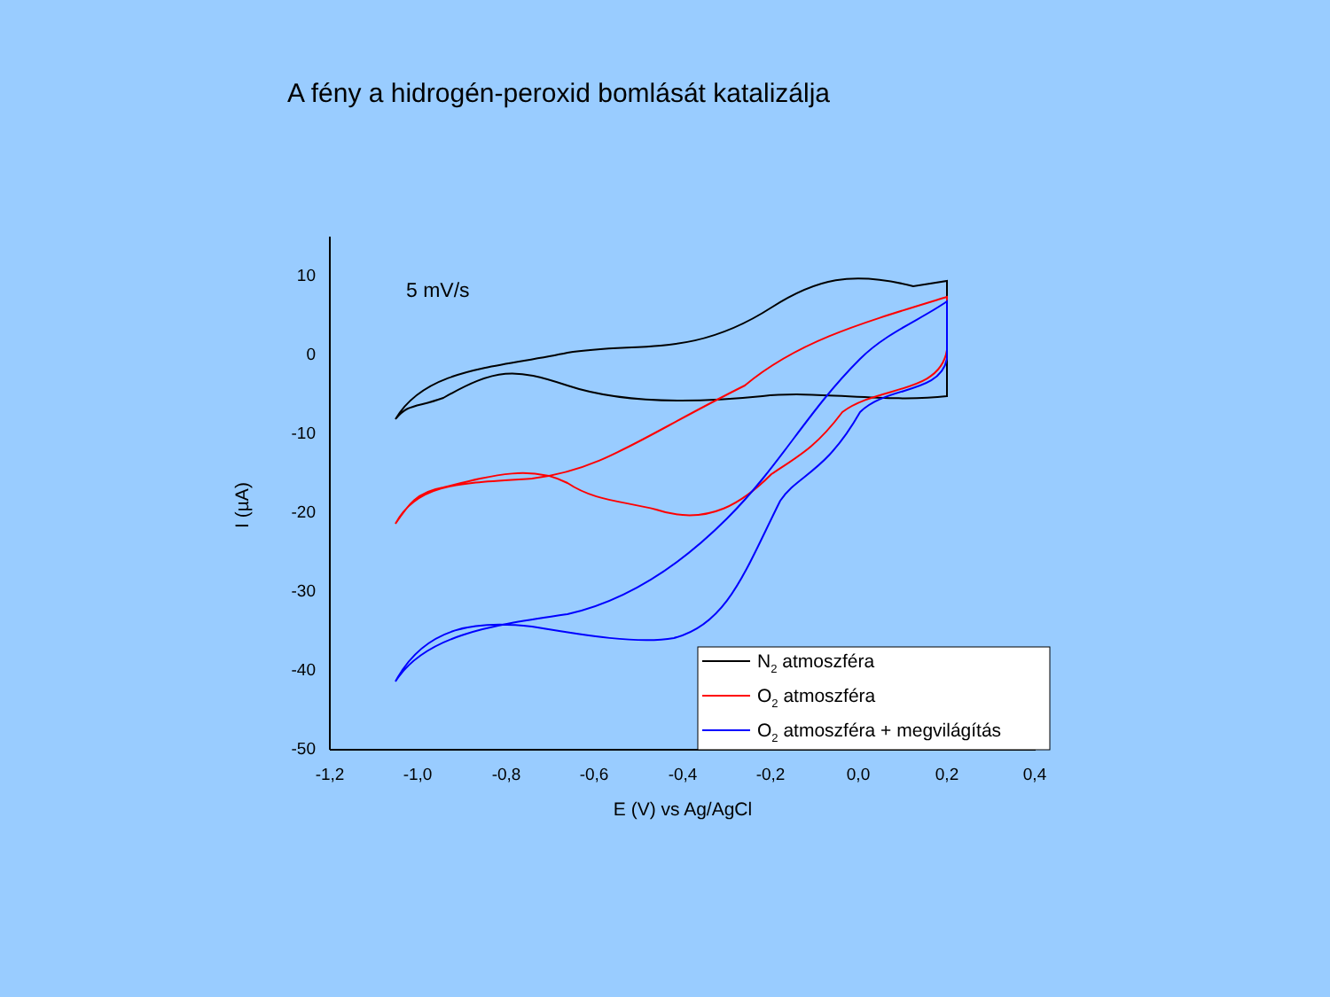A fény a hidrogén-peroxid bomlását katalizálja
10
0
-10
-20
-30
-40
-50
-1,2
-1,0
-0,8
-0,6
-0,4
-0,2
0,0
0,2
0,4
E (V) vs Ag/AgCl
I (µA)
5 mV/s
N2 atmoszféra
O2 atmoszféra
O2 atmoszféra + megvilágítás